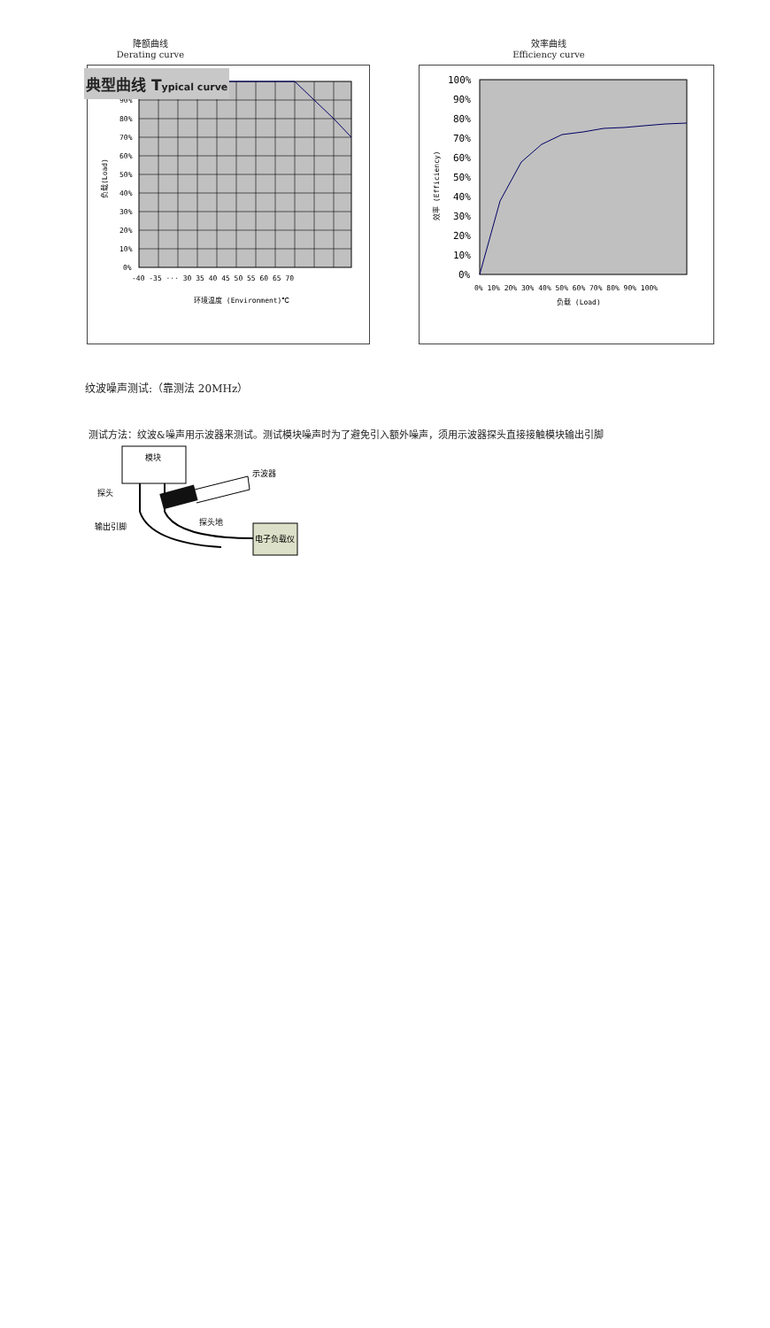典型曲线 Typical curve
降额曲线
Derating curve
效率曲线
Efficiency curve
100%
90%
80%
70%
60%
50%
40%
30%
20%
10%
0%
-40 -35 ··· 30 35 40 45 50 55 60 65 70
环境温度 (Environment)℃
负载(Load)
100%
90%
80%
70%
60%
50%
40%
30%
20%
10%
0%
0% 10% 20% 30% 40% 50% 60% 70% 80% 90% 100%
负载 (Load)
效率 (Efficiency)
纹波噪声测试:（靠测法 20MHz）
测试方法：纹波&噪声用示波器来测试。测试模块噪声时为了避免引入额外噪声，须用示波器探头直接接触模块输出引脚
模块
示波器
探头
探头地
输出引脚
电子负载仪